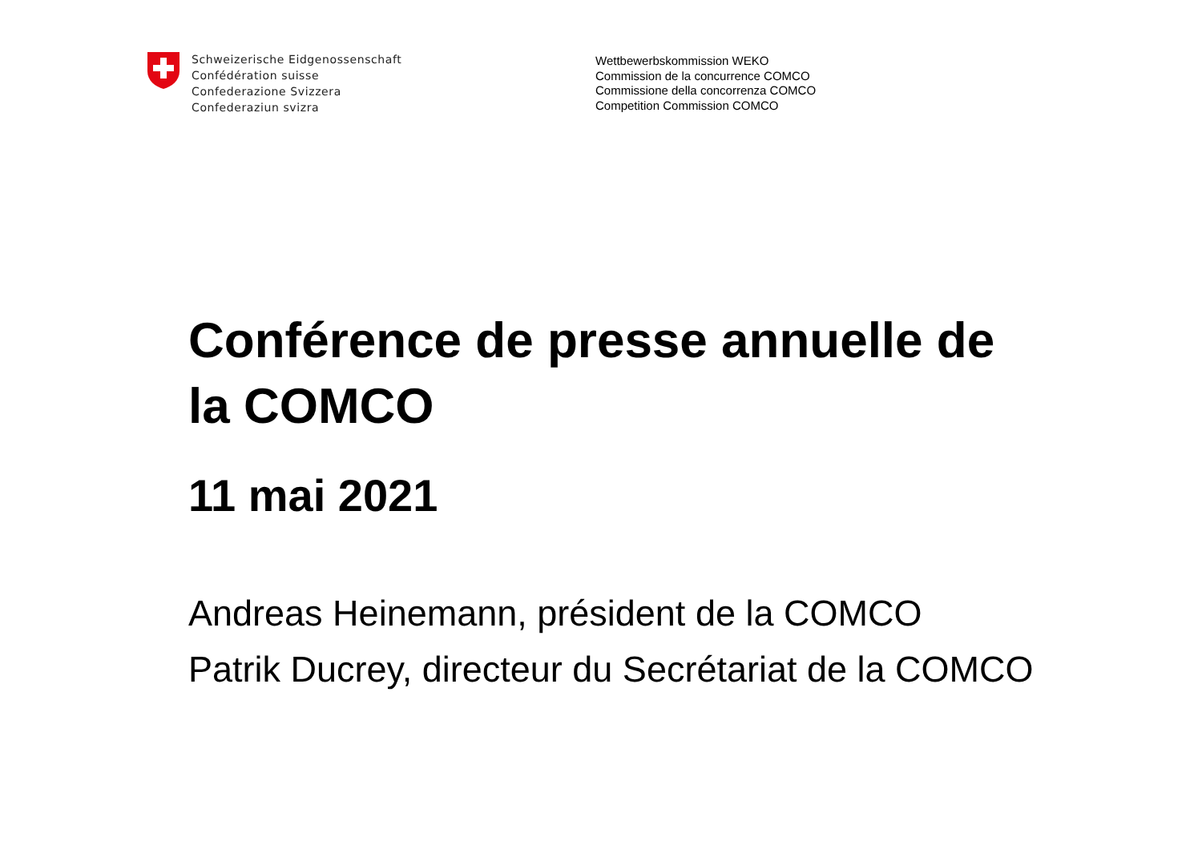Schweizerische Eidgenossenschaft
Confédération suisse
Confederazione Svizzera
Confederaziun svizra
Wettbewerbskommission WEKO
Commission de la concurrence COMCO
Commissione della concorrenza COMCO
Competition Commission COMCO
Conférence de presse annuelle de
la COMCO
11 mai 2021
Andreas Heinemann, président de la COMCO
Patrik Ducrey, directeur du Secrétariat de la COMCO